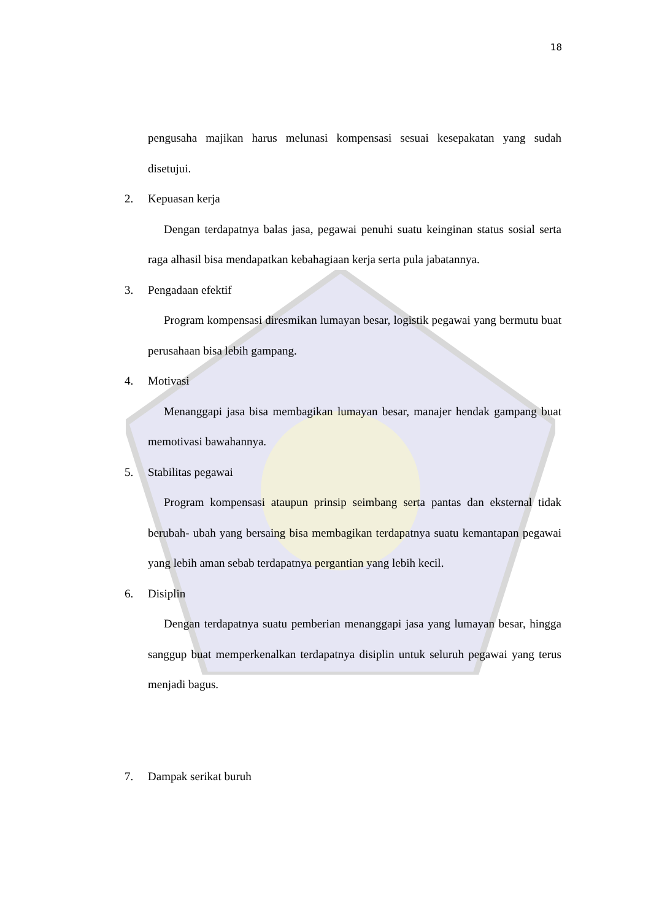18
pengusaha majikan harus melunasi kompensasi sesuai kesepakatan yang sudah disetujui.
2. Kepuasan kerja
Dengan terdapatnya balas jasa, pegawai penuhi suatu keinginan status sosial serta raga alhasil bisa mendapatkan kebahagiaan kerja serta pula jabatannya.
3. Pengadaan efektif
Program kompensasi diresmikan lumayan besar, logistik pegawai yang bermutu buat perusahaan bisa lebih gampang.
4. Motivasi
Menanggapi jasa bisa membagikan lumayan besar, manajer hendak gampang buat memotivasi bawahannya.
5. Stabilitas pegawai
Program kompensasi ataupun prinsip seimbang serta pantas dan eksternal tidak berubah- ubah yang bersaing bisa membagikan terdapatnya suatu kemantapan pegawai yang lebih aman sebab terdapatnya pergantian yang lebih kecil.
6. Disiplin
Dengan terdapatnya suatu pemberian menanggapi jasa yang lumayan besar, hingga sanggup buat memperkenalkan terdapatnya disiplin untuk seluruh pegawai yang terus menjadi bagus.
7. Dampak serikat buruh